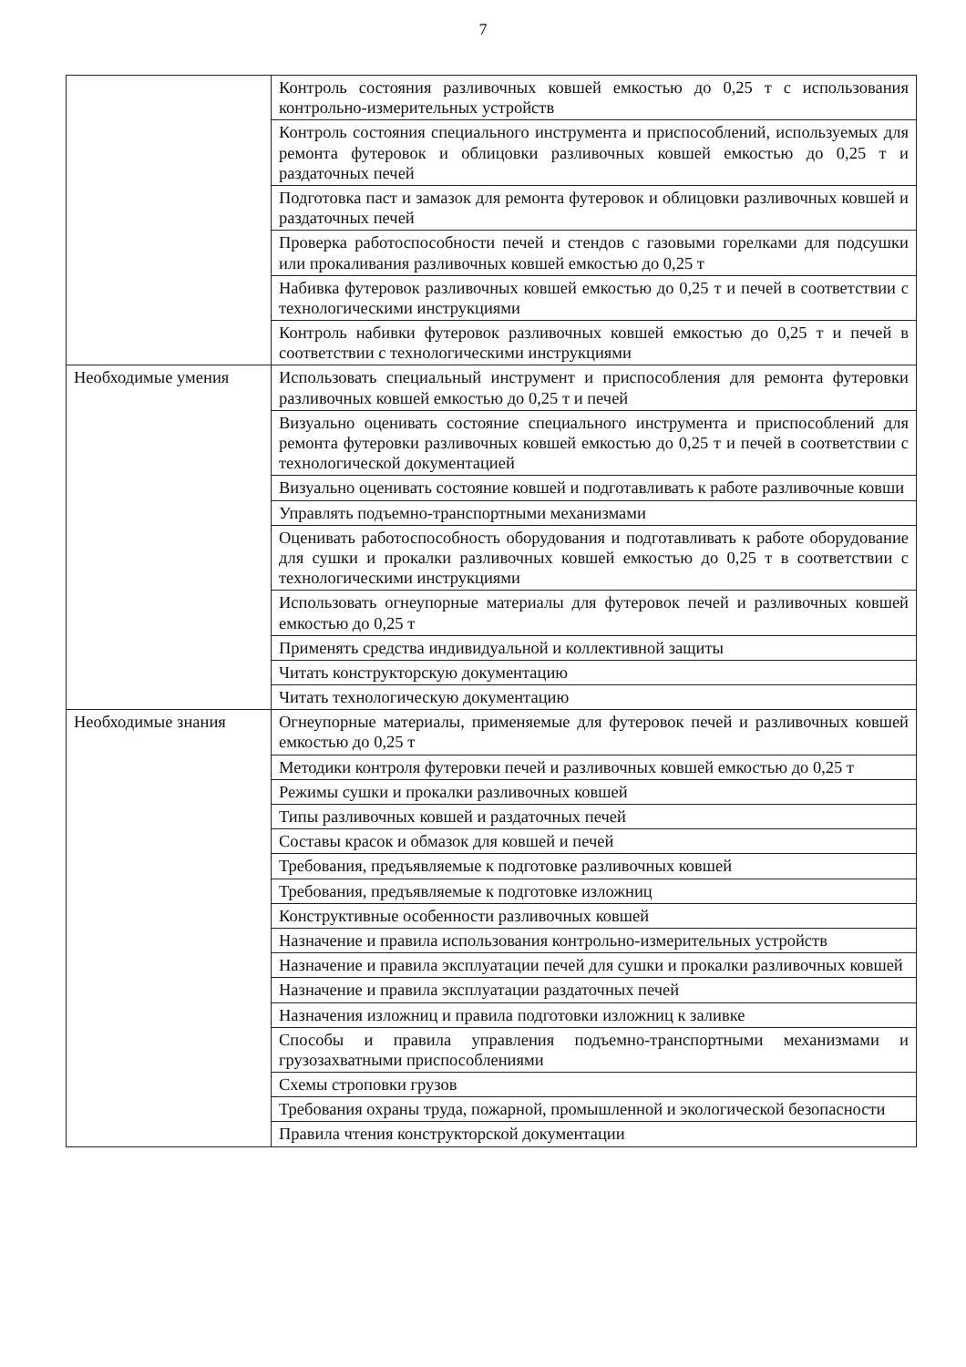7
| | Контроль состояния разливочных ковшей емкостью до 0,25 т с использования контрольно-измерительных устройств |
| | Контроль состояния специального инструмента и приспособлений, используемых для ремонта футеровок и облицовки разливочных ковшей емкостью до 0,25 т и раздаточных печей |
| | Подготовка паст и замазок для ремонта футеровок и облицовки разливочных ковшей и раздаточных печей |
| | Проверка работоспособности печей и стендов с газовыми горелками для подсушки или прокаливания разливочных ковшей емкостью до 0,25 т |
| | Набивка футеровок разливочных ковшей емкостью до 0,25 т и печей в соответствии с технологическими инструкциями |
| | Контроль набивки футеровок разливочных ковшей емкостью до 0,25 т и печей в соответствии с технологическими инструкциями |
| Необходимые умения | Использовать специальный инструмент и приспособления для ремонта футеровки разливочных ковшей емкостью до 0,25 т и печей |
| | Визуально оценивать состояние специального инструмента и приспособлений для ремонта футеровки разливочных ковшей емкостью до 0,25 т и печей в соответствии с технологической документацией |
| | Визуально оценивать состояние ковшей и подготавливать к работе разливочные ковши |
| | Управлять подъемно-транспортными механизмами |
| | Оценивать работоспособность оборудования и подготавливать к работе оборудование для сушки и прокалки разливочных ковшей емкостью до 0,25 т в соответствии с технологическими инструкциями |
| | Использовать огнеупорные материалы для футеровок печей и разливочных ковшей емкостью до 0,25 т |
| | Применять средства индивидуальной и коллективной защиты |
| | Читать конструкторскую документацию |
| | Читать технологическую документацию |
| Необходимые знания | Огнеупорные материалы, применяемые для футеровок печей и разливочных ковшей емкостью до 0,25 т |
| | Методики контроля футеровки печей и разливочных ковшей емкостью до 0,25 т |
| | Режимы сушки и прокалки разливочных ковшей |
| | Типы разливочных ковшей и раздаточных печей |
| | Составы красок и обмазок для ковшей и печей |
| | Требования, предъявляемые к подготовке разливочных ковшей |
| | Требования, предъявляемые к подготовке изложниц |
| | Конструктивные особенности разливочных ковшей |
| | Назначение и правила использования контрольно-измерительных устройств |
| | Назначение и правила эксплуатации печей для сушки и прокалки разливочных ковшей |
| | Назначение и правила эксплуатации раздаточных печей |
| | Назначения изложниц и правила подготовки изложниц к заливке |
| | Способы и правила управления подъемно-транспортными механизмами и грузозахватными приспособлениями |
| | Схемы строповки грузов |
| | Требования охраны труда, пожарной, промышленной и экологической безопасности |
| | Правила чтения конструкторской документации |